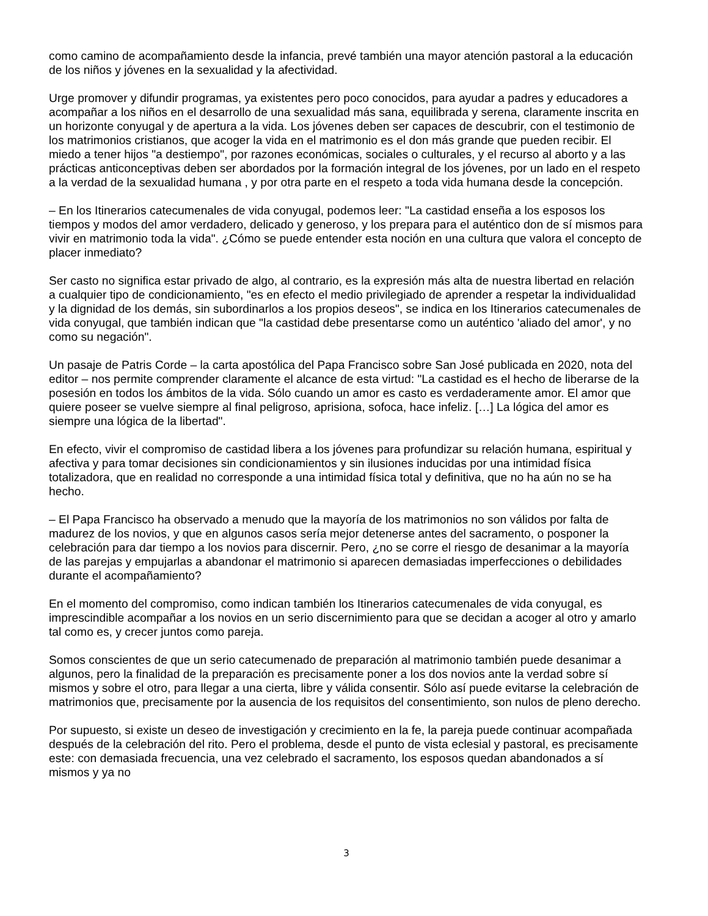como camino de acompañamiento desde la infancia, prevé también una mayor atención pastoral a la educación de los niños y jóvenes en la sexualidad y la afectividad.
Urge promover y difundir programas, ya existentes pero poco conocidos, para ayudar a padres y educadores a acompañar a los niños en el desarrollo de una sexualidad más sana, equilibrada y serena, claramente inscrita en un horizonte conyugal y de apertura a la vida. Los jóvenes deben ser capaces de descubrir, con el testimonio de los matrimonios cristianos, que acoger la vida en el matrimonio es el don más grande que pueden recibir. El miedo a tener hijos "a destiempo", por razones económicas, sociales o culturales, y el recurso al aborto y a las prácticas anticonceptivas deben ser abordados por la formación integral de los jóvenes, por un lado en el respeto a la verdad de la sexualidad humana , y por otra parte en el respeto a toda vida humana desde la concepción.
– En los Itinerarios catecumenales de vida conyugal, podemos leer: "La castidad enseña a los esposos los tiempos y modos del amor verdadero, delicado y generoso, y los prepara para el auténtico don de sí mismos para vivir en matrimonio toda la vida". ¿Cómo se puede entender esta noción en una cultura que valora el concepto de placer inmediato?
Ser casto no significa estar privado de algo, al contrario, es la expresión más alta de nuestra libertad en relación a cualquier tipo de condicionamiento, "es en efecto el medio privilegiado de aprender a respetar la individualidad y la dignidad de los demás, sin subordinarlos a los propios deseos", se indica en los Itinerarios catecumenales de vida conyugal, que también indican que "la castidad debe presentarse como un auténtico 'aliado del amor', y no como su negación".
Un pasaje de Patris Corde – la carta apostólica del Papa Francisco sobre San José publicada en 2020, nota del editor – nos permite comprender claramente el alcance de esta virtud: "La castidad es el hecho de liberarse de la posesión en todos los ámbitos de la vida. Sólo cuando un amor es casto es verdaderamente amor. El amor que quiere poseer se vuelve siempre al final peligroso, aprisiona, sofoca, hace infeliz. […] La lógica del amor es siempre una lógica de la libertad".
En efecto, vivir el compromiso de castidad libera a los jóvenes para profundizar su relación humana, espiritual y afectiva y para tomar decisiones sin condicionamientos y sin ilusiones inducidas por una intimidad física totalizadora, que en realidad no corresponde a una intimidad física total y definitiva, que no ha aún no se ha hecho.
– El Papa Francisco ha observado a menudo que la mayoría de los matrimonios no son válidos por falta de madurez de los novios, y que en algunos casos sería mejor detenerse antes del sacramento, o posponer la celebración para dar tiempo a los novios para discernir. Pero, ¿no se corre el riesgo de desanimar a la mayoría de las parejas y empujarlas a abandonar el matrimonio si aparecen demasiadas imperfecciones o debilidades durante el acompañamiento?
En el momento del compromiso, como indican también los Itinerarios catecumenales de vida conyugal, es imprescindible acompañar a los novios en un serio discernimiento para que se decidan a acoger al otro y amarlo tal como es, y crecer juntos como pareja.
Somos conscientes de que un serio catecumenado de preparación al matrimonio también puede desanimar a algunos, pero la finalidad de la preparación es precisamente poner a los dos novios ante la verdad sobre sí mismos y sobre el otro, para llegar a una cierta, libre y válida consentir. Sólo así puede evitarse la celebración de matrimonios que, precisamente por la ausencia de los requisitos del consentimiento, son nulos de pleno derecho.
Por supuesto, si existe un deseo de investigación y crecimiento en la fe, la pareja puede continuar acompañada después de la celebración del rito. Pero el problema, desde el punto de vista eclesial y pastoral, es precisamente este: con demasiada frecuencia, una vez celebrado el sacramento, los esposos quedan abandonados a sí mismos y ya no
3